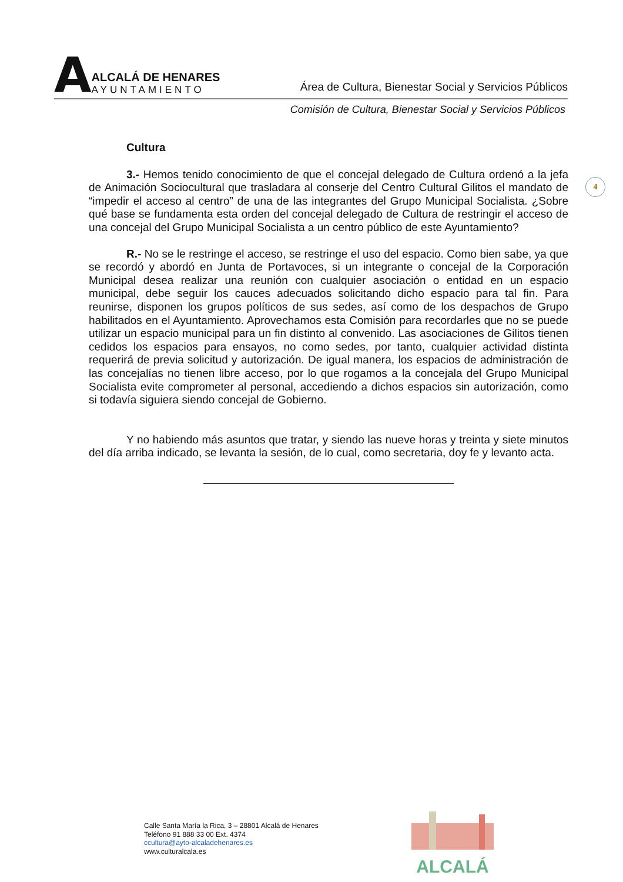A
ALCALÁ DE HENARES
AYUNTAMIENTO
Área de Cultura, Bienestar Social y Servicios Públicos
Comisión de Cultura, Bienestar Social y Servicios Públicos
4
Cultura
3.- Hemos tenido conocimiento de que el concejal delegado de Cultura ordenó a la jefa de Animación Sociocultural que trasladara al conserje del Centro Cultural Gilitos el mandato de “impedir el acceso al centro” de una de las integrantes del Grupo Municipal Socialista. ¿Sobre qué base se fundamenta esta orden del concejal delegado de Cultura de restringir el acceso de una concejal del Grupo Municipal Socialista a un centro público de este Ayuntamiento?
R.- No se le restringe el acceso, se restringe el uso del espacio. Como bien sabe, ya que se recordó y abordó en Junta de Portavoces, si un integrante o concejal de la Corporación Municipal desea realizar una reunión con cualquier asociación o entidad en un espacio municipal, debe seguir los cauces adecuados solicitando dicho espacio para tal fin. Para reunirse, disponen los grupos políticos de sus sedes, así como de los despachos de Grupo habilitados en el Ayuntamiento. Aprovechamos esta Comisión para recordarles que no se puede utilizar un espacio municipal para un fin distinto al convenido. Las asociaciones de Gilitos tienen cedidos los espacios para ensayos, no como sedes, por tanto, cualquier actividad distinta requerirá de previa solicitud y autorización. De igual manera, los espacios de administración de las concejalías no tienen libre acceso, por lo que rogamos a la concejala del Grupo Municipal Socialista evite comprometer al personal, accediendo a dichos espacios sin autorización, como si todavía siguiera siendo concejal de Gobierno.
Y no habiendo más asuntos que tratar, y siendo las nueve horas y treinta y siete minutos del día arriba indicado, se levanta la sesión, de lo cual, como secretaria, doy fe y levanto acta.
Calle Santa María la Rica, 3 – 28801 Alcalá de Henares
Teléfono 91 888 33 00 Ext. 4374
ccultura@ayto-alcaladehenares.es
www.culturalcala.es
ALCALÁ